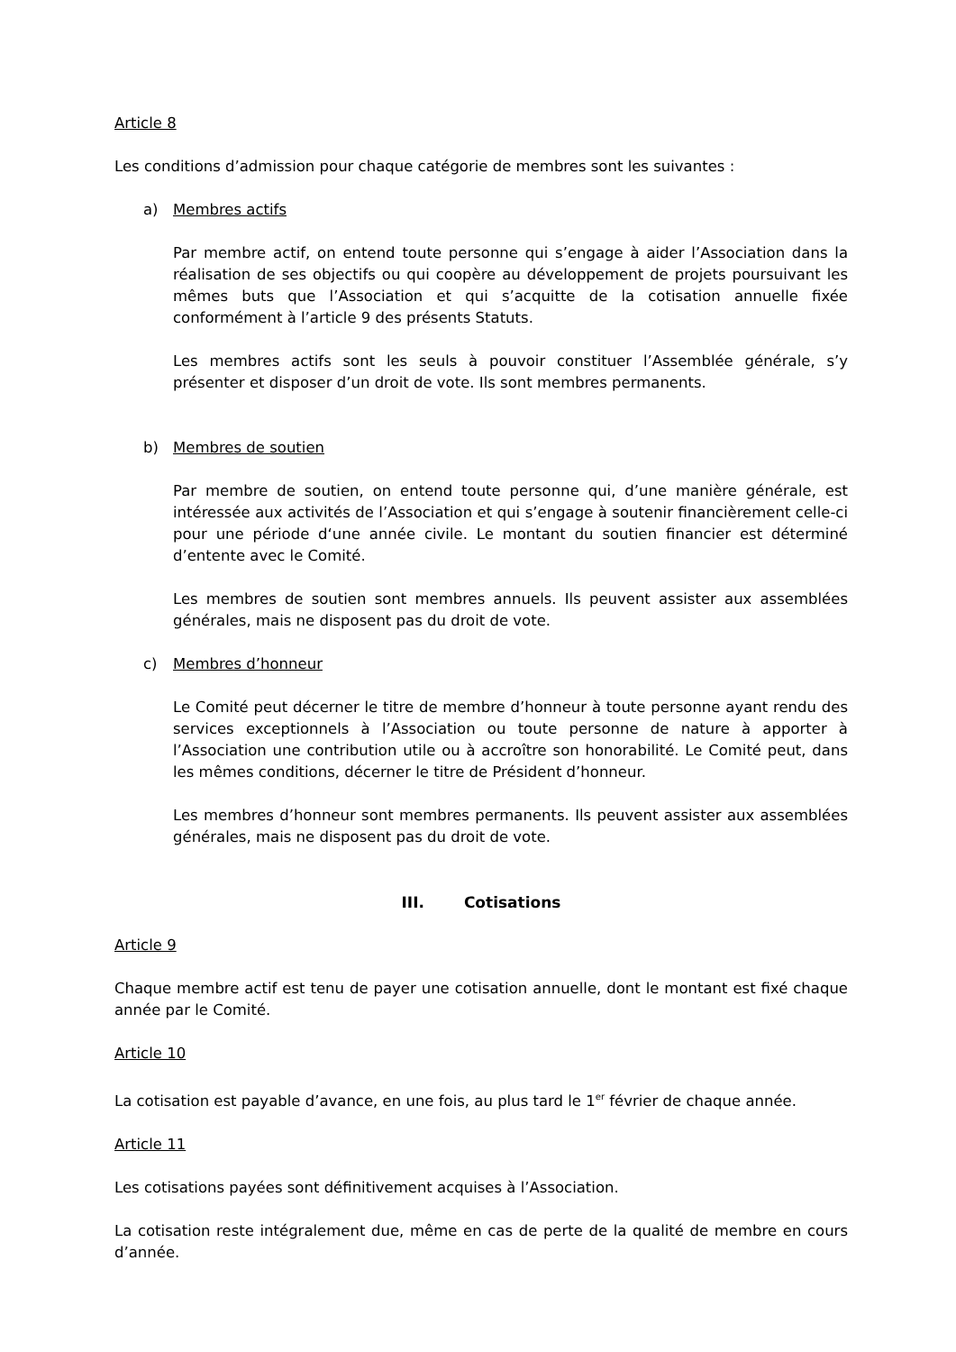Article 8
Les conditions d’admission pour chaque catégorie de membres sont les suivantes :
a) Membres actifs
Par membre actif, on entend toute personne qui s’engage à aider l’Association dans la réalisation de ses objectifs ou qui coopère au développement de projets poursuivant les mêmes buts que l’Association et qui s’acquitte de la cotisation annuelle fixée conformément à l’article 9 des présents Statuts.
Les membres actifs sont les seuls à pouvoir constituer l’Assemblée générale, s’y présenter et disposer d’un droit de vote. Ils sont membres permanents.
b) Membres de soutien
Par membre de soutien, on entend toute personne qui, d’une manière générale, est intéressée aux activités de l’Association et qui s’engage à soutenir financièrement celle-ci pour une période d‘une année civile. Le montant du soutien financier est déterminé d’entente avec le Comité.
Les membres de soutien sont membres annuels. Ils peuvent assister aux assemblées générales, mais ne disposent pas du droit de vote.
c) Membres d’honneur
Le Comité peut décerner le titre de membre d’honneur à toute personne ayant rendu des services exceptionnels à l’Association ou toute personne de nature à apporter à l’Association une contribution utile ou à accroître son honorabilité. Le Comité peut, dans les mêmes conditions, décerner le titre de Président d’honneur.
Les membres d’honneur sont membres permanents. Ils peuvent assister aux assemblées générales, mais ne disposent pas du droit de vote.
III. Cotisations
Article 9
Chaque membre actif est tenu de payer une cotisation annuelle, dont le montant est fixé chaque année par le Comité.
Article 10
La cotisation est payable d’avance, en une fois, au plus tard le 1<sup>er</sup> février de chaque année.
Article 11
Les cotisations payées sont définitivement acquises à l’Association.
La cotisation reste intégralement due, même en cas de perte de la qualité de membre en cours d’année.